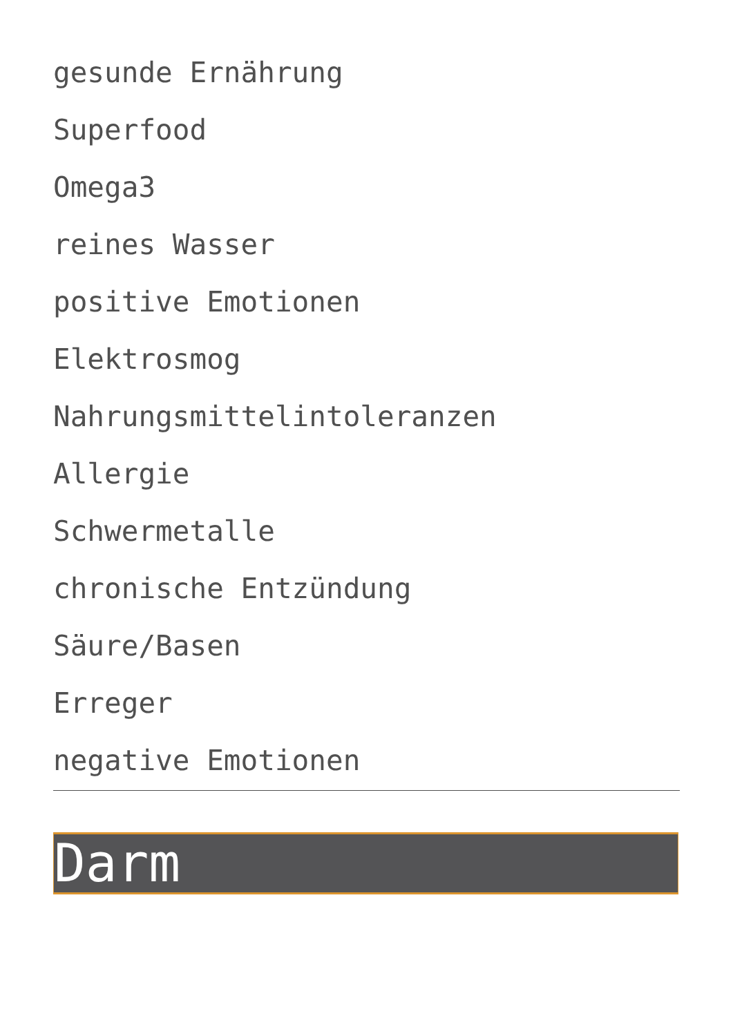gesunde Ernährung
Superfood
Omega3
reines Wasser
positive Emotionen
Elektrosmog
Nahrungsmittelintoleranzen
Allergie
Schwermetalle
chronische Entzündung
Säure/Basen
Erreger
negative Emotionen
Darm